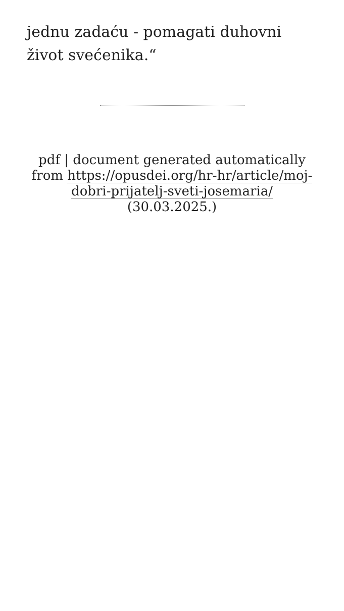jednu zadaću - pomagati duhovni život svećenika.“
pdf | document generated automatically from https://opusdei.org/hr-hr/article/moj-dobri-prijatelj-sveti-josemaria/ (30.03.2025.)